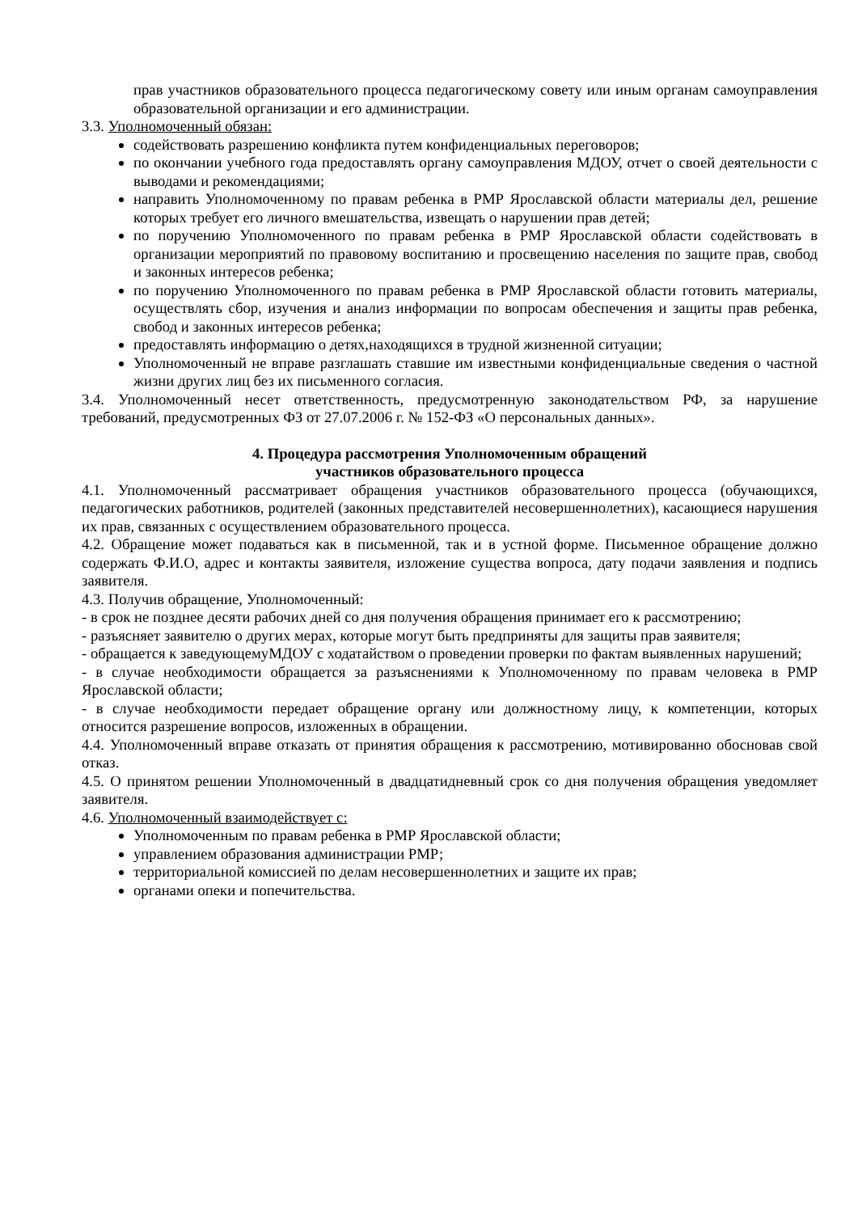прав участников образовательного процесса педагогическому совету или иным органам самоуправления образовательной организации и его администрации.
3.3. Уполномоченный обязан:
содействовать разрешению конфликта путем конфиденциальных переговоров;
по окончании учебного года предоставлять органу самоуправления МДОУ, отчет о своей деятельности с выводами и рекомендациями;
направить Уполномоченному по правам ребенка в РМР Ярославской области материалы дел, решение которых требует его личного вмешательства, извещать о нарушении прав детей;
по поручению Уполномоченного по правам ребенка в РМР Ярославской области содействовать в организации мероприятий по правовому воспитанию и просвещению населения по защите прав, свобод и законных интересов ребенка;
по поручению Уполномоченного по правам ребенка в РМР Ярославской области готовить материалы, осуществлять сбор, изучения и анализ информации по вопросам обеспечения и защиты прав ребенка, свобод и законных интересов ребенка;
предоставлять информацию о детях,находящихся в трудной жизненной ситуации;
Уполномоченный не вправе разглашать ставшие им известными конфиденциальные сведения о частной жизни других лиц без их письменного согласия.
3.4. Уполномоченный несет ответственность, предусмотренную законодательством РФ, за нарушение требований, предусмотренных ФЗ от 27.07.2006 г. № 152-ФЗ «О персональных данных».
4. Процедура рассмотрения Уполномоченным обращений
участников образовательного процесса
4.1. Уполномоченный рассматривает обращения участников образовательного процесса (обучающихся, педагогических работников, родителей (законных представителей несовершеннолетних), касающиеся нарушения их прав, связанных с осуществлением образовательного процесса.
4.2. Обращение может подаваться как в письменной, так и в устной форме. Письменное обращение должно содержать Ф.И.О, адрес и контакты заявителя, изложение существа вопроса, дату подачи заявления и подпись заявителя.
4.3. Получив обращение, Уполномоченный:
- в срок не позднее десяти рабочих дней со дня получения обращения принимает его к рассмотрению;
- разъясняет заявителю о других мерах, которые могут быть предприняты для защиты прав заявителя;
- обращается к заведующемуМДОУ с ходатайством о проведении проверки по фактам выявленных нарушений;
- в случае необходимости обращается за разъяснениями к Уполномоченному по правам человека в РМР Ярославской области;
- в случае необходимости передает обращение органу или должностному лицу, к компетенции, которых относится разрешение вопросов, изложенных в обращении.
4.4. Уполномоченный вправе отказать от принятия обращения к рассмотрению, мотивированно обосновав свой отказ.
4.5. О принятом решении Уполномоченный в двадцатидневный срок со дня получения обращения уведомляет заявителя.
4.6. Уполномоченный взаимодействует с:
Уполномоченным по правам ребенка в РМР Ярославской области;
управлением образования администрации РМР;
территориальной комиссией по делам несовершеннолетних и защите их прав;
органами опеки и попечительства.